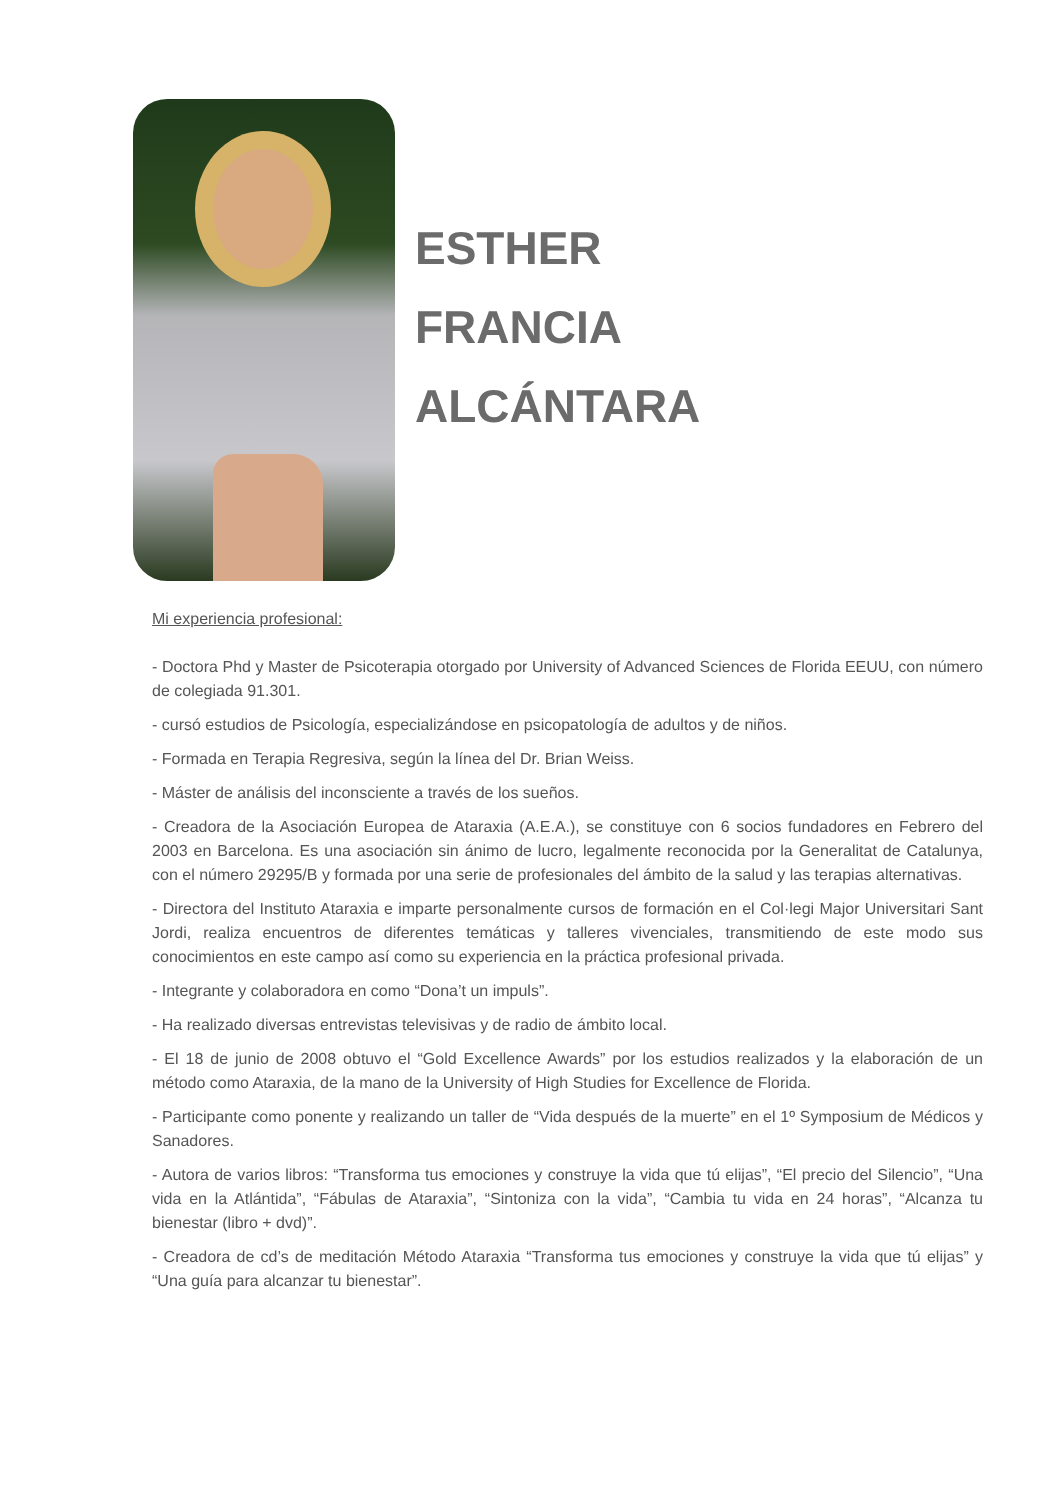ESTHER
FRANCIA
ALCÁNTARA
Mi experiencia profesional:
- Doctora Phd y Master de Psicoterapia otorgado por University of Advanced Sciences de Florida EEUU, con número de colegiada 91.301.
- cursó estudios de Psicología, especializándose en psicopatología de adultos y de niños.
- Formada en Terapia Regresiva, según la línea del Dr. Brian Weiss.
- Máster de análisis del inconsciente a través de los sueños.
- Creadora de la Asociación Europea de Ataraxia (A.E.A.), se constituye con 6 socios fundadores en Febrero del 2003 en Barcelona. Es una asociación sin ánimo de lucro, legalmente reconocida por la Generalitat de Catalunya, con el número 29295/B y formada por una serie de profesionales del ámbito de la salud y las terapias alternativas.
- Directora del Instituto Ataraxia e imparte personalmente cursos de formación en el Col·legi Major Universitari Sant Jordi, realiza encuentros de diferentes temáticas y talleres vivenciales, transmitiendo de este modo sus conocimientos en este campo así como su experiencia en la práctica profesional privada.
- Integrante y colaboradora en como “Dona’t un impuls”.
- Ha realizado diversas entrevistas televisivas y de radio de ámbito local.
- El 18 de junio de 2008 obtuvo el “Gold Excellence Awards” por los estudios realizados y la elaboración de un método como Ataraxia, de la mano de la University of High Studies for Excellence de Florida.
- Participante como ponente y realizando un taller de “Vida después de la muerte” en el 1º Symposium de Médicos y Sanadores.
- Autora de varios libros: “Transforma tus emociones y construye la vida que tú elijas”, “El precio del Silencio”, “Una vida en la Atlántida”, “Fábulas de Ataraxia”, “Sintoniza con la vida”, “Cambia tu vida en 24 horas”, “Alcanza tu bienestar (libro + dvd)”.
- Creadora de cd’s de meditación Método Ataraxia “Transforma tus emociones y construye la vida que tú elijas” y “Una guía para alcanzar tu bienestar”.